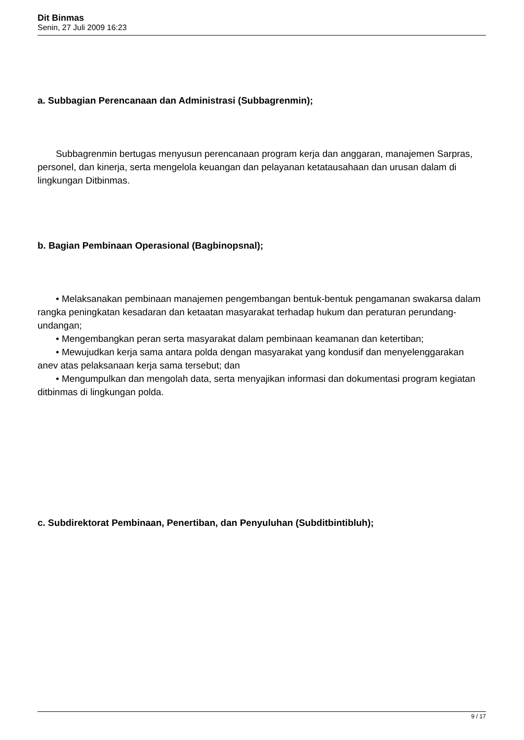Dit Binmas
Senin, 27 Juli 2009 16:23
a. Subbagian Perencanaan dan Administrasi (Subbagrenmin);
Subbagrenmin bertugas menyusun perencanaan program kerja dan anggaran, manajemen Sarpras, personel, dan kinerja, serta mengelola keuangan dan pelayanan ketatausahaan dan urusan dalam di lingkungan Ditbinmas.
b. Bagian Pembinaan Operasional (Bagbinopsnal);
• Melaksanakan pembinaan manajemen pengembangan bentuk-bentuk pengamanan swakarsa dalam rangka peningkatan kesadaran dan ketaatan masyarakat terhadap hukum dan peraturan perundang-undangan;
• Mengembangkan peran serta masyarakat dalam pembinaan keamanan dan ketertiban;
• Mewujudkan kerja sama antara polda dengan masyarakat yang kondusif dan menyelenggarakan anev atas pelaksanaan kerja sama tersebut; dan
• Mengumpulkan dan mengolah data, serta menyajikan informasi dan dokumentasi program kegiatan ditbinmas di lingkungan polda.
c. Subdirektorat Pembinaan, Penertiban, dan Penyuluhan (Subditbintibluh);
9 / 17